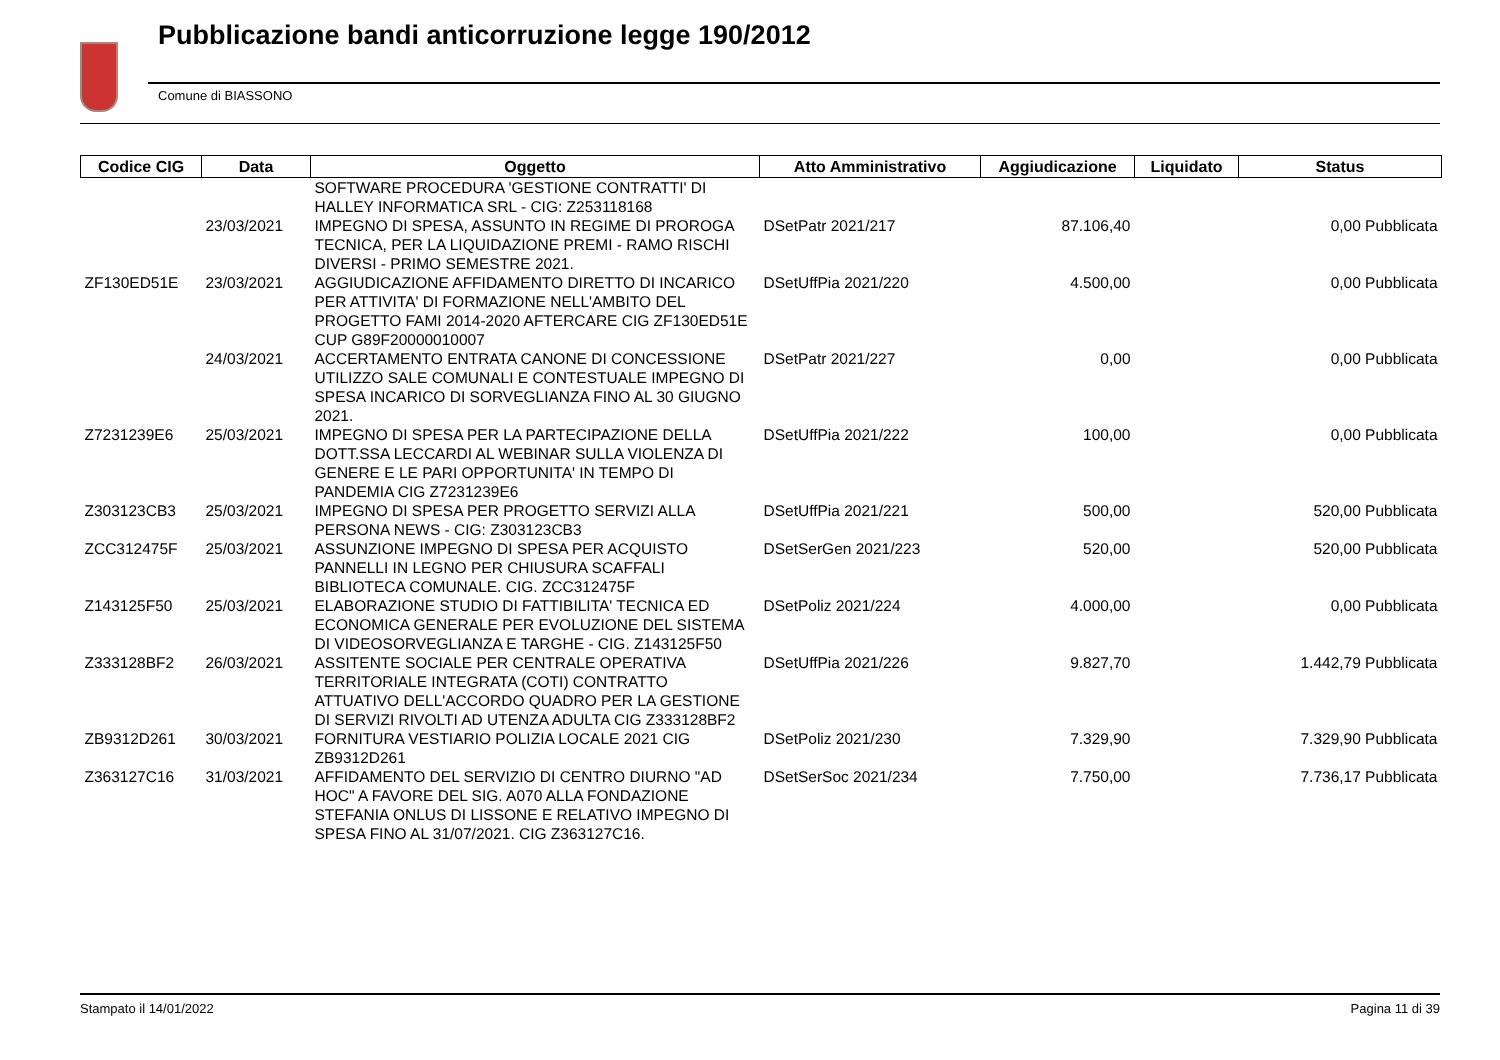Pubblicazione bandi anticorruzione legge 190/2012
Comune di BIASSONO
| Codice CIG | Data | Oggetto | Atto Amministrativo | Aggiudicazione | Liquidato | Status |
| --- | --- | --- | --- | --- | --- | --- |
| | | SOFTWARE PROCEDURA 'GESTIONE CONTRATTI' DI HALLEY INFORMATICA SRL - CIG: Z253118168 | | | | |
| | 23/03/2021 | IMPEGNO DI SPESA, ASSUNTO IN REGIME DI PROROGA TECNICA, PER LA LIQUIDAZIONE PREMI - RAMO RISCHI DIVERSI - PRIMO SEMESTRE 2021. | DSetPatr 2021/217 | 87.106,40 | 0,00 Pubblicata | |
| ZF130ED51E | 23/03/2021 | AGGIUDICAZIONE AFFIDAMENTO DIRETTO DI INCARICO PER ATTIVITA' DI FORMAZIONE NELL'AMBITO DEL PROGETTO FAMI 2014-2020 AFTERCARE CIG ZF130ED51E CUP G89F20000010007 | DSetUffPia 2021/220 | 4.500,00 | 0,00 Pubblicata | |
| | 24/03/2021 | ACCERTAMENTO ENTRATA CANONE DI CONCESSIONE UTILIZZO SALE COMUNALI E CONTESTUALE IMPEGNO DI SPESA INCARICO DI SORVEGLIANZA FINO AL 30 GIUGNO 2021. | DSetPatr 2021/227 | 0,00 | 0,00 Pubblicata | |
| Z7231239E6 | 25/03/2021 | IMPEGNO DI SPESA PER LA PARTECIPAZIONE DELLA DOTT.SSA LECCARDI AL WEBINAR SULLA VIOLENZA DI GENERE E LE PARI OPPORTUNITA' IN TEMPO DI PANDEMIA CIG Z7231239E6 | DSetUffPia 2021/222 | 100,00 | 0,00 Pubblicata | |
| Z303123CB3 | 25/03/2021 | IMPEGNO DI SPESA PER PROGETTO SERVIZI ALLA PERSONA NEWS - CIG: Z303123CB3 | DSetUffPia 2021/221 | 500,00 | 520,00 Pubblicata | |
| ZCC312475F | 25/03/2021 | ASSUNZIONE IMPEGNO DI SPESA PER ACQUISTO PANNELLI IN LEGNO PER CHIUSURA SCAFFALI BIBLIOTECA COMUNALE. CIG. ZCC312475F | DSetSerGen 2021/223 | 520,00 | 520,00 Pubblicata | |
| Z143125F50 | 25/03/2021 | ELABORAZIONE STUDIO DI FATTIBILITA' TECNICA ED ECONOMICA GENERALE PER EVOLUZIONE DEL SISTEMA DI VIDEOSORVEGLIANZA E TARGHE - CIG. Z143125F50 | DSetPoliz 2021/224 | 4.000,00 | 0,00 Pubblicata | |
| Z333128BF2 | 26/03/2021 | ASSITENTE SOCIALE PER CENTRALE OPERATIVA TERRITORIALE INTEGRATA (COTI) CONTRATTO ATTUATIVO DELL'ACCORDO QUADRO PER LA GESTIONE DI SERVIZI RIVOLTI AD UTENZA ADULTA CIG Z333128BF2 | DSetUffPia 2021/226 | 9.827,70 | 1.442,79 Pubblicata | |
| ZB9312D261 | 30/03/2021 | FORNITURA VESTIARIO POLIZIA LOCALE 2021 CIG ZB9312D261 | DSetPoliz 2021/230 | 7.329,90 | 7.329,90 Pubblicata | |
| Z363127C16 | 31/03/2021 | AFFIDAMENTO DEL SERVIZIO DI CENTRO DIURNO "AD HOC" A FAVORE DEL SIG. A070 ALLA FONDAZIONE STEFANIA ONLUS DI LISSONE E RELATIVO IMPEGNO DI SPESA FINO AL 31/07/2021. CIG Z363127C16. | DSetSerSoc 2021/234 | 7.750,00 | 7.736,17 Pubblicata | |
Stampato il 14/01/2022 Pagina 11 di 39